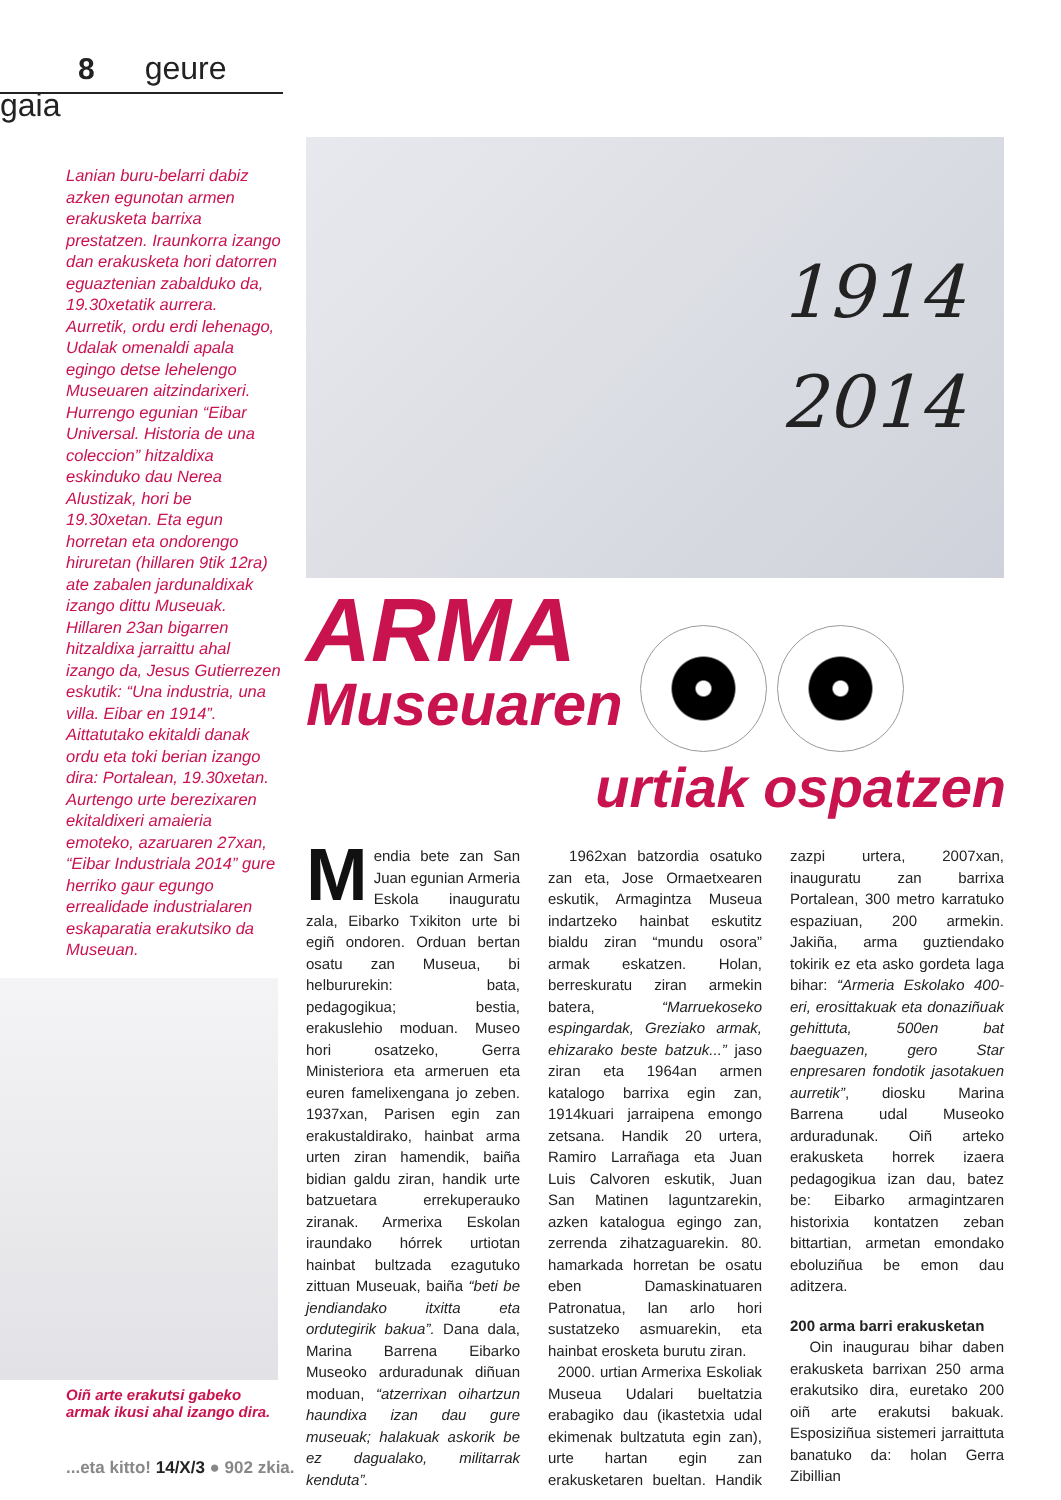8 geure gaia
Lanian buru-belarri dabiz azken egunotan armen erakusketa barrixa prestatzen. Iraunkorra izango dan erakusketa hori datorren eguaztenian zabalduko da, 19.30xetatik aurrera. Aurretik, ordu erdi lehenago, Udalak omenaldi apala egingo detse lehelengo Museuaren aitzindarixeri. Hurrengo egunian “Eibar Universal. Historia de una coleccion” hitzaldixa eskinduko dau Nerea Alustizak, hori be 19.30xetan. Eta egun horretan eta ondorengo hiruretan (hillaren 9tik 12ra) ate zabalen jardunaldixak izango dittu Museuak. Hillaren 23an bigarren hitzaldixa jarraittu ahal izango da, Jesus Gutierrezen eskutik: “Una industria, una villa. Eibar en 1914”. Aittatutako ekitaldi danak ordu eta toki berian izango dira: Portalean, 19.30xetan. Aurtengo urte berezixaren ekitaldixeri amaieria emoteko, azaruaren 27xan, “Eibar Industriala 2014” gure herriko gaur egungo errealidade industrialaren eskaparatia erakutsiko da Museuan.
Oiñ arte erakutsi gabeko armak ikusi ahal izango dira.
1914
2014
ARMA
Museuaren
urtiak ospatzen
Mendia bete zan San Juan egunian Armeria Eskola inauguratu zala, Eibarko Txikiton urte bi egiñ ondoren. Orduan bertan osatu zan Museua, bi helbururekin: bata, pedagogikua; bestia, erakuslehio moduan. Museo hori osatzeko, Gerra Ministeriora eta armeruen eta euren famelixengana jo zeben. 1937xan, Parisen egin zan erakustaldirako, hainbat arma urten ziran hamendik, baiña bidian galdu ziran, handik urte batzuetara errekuperauko ziranak. Armerixa Eskolan iraundako hórrek urtiotan hainbat bultzada ezagutuko zittuan Museuak, baiña “beti be jendiandako itxitta eta ordutegirik bakua”. Dana dala, Marina Barrena Eibarko Museoko arduradunak diñuan moduan, “atzerrixan oihartzun haundixa izan dau gure museuak; halakuak askorik be ez dagualako, militarrak kenduta”.
1962xan batzordia osatuko zan eta, Jose Ormaetxearen eskutik, Armagintza Museua indartzeko hainbat eskutitz bialdu ziran “mundu osora” armak eskatzen. Holan, berreskuratu ziran armekin batera, “Marruekoseko espingardak, Greziako armak, ehizarako beste batzuk...” jaso ziran eta 1964an armen katalogo barrixa egin zan, 1914kuari jarraipena emongo zetsana. Handik 20 urtera, Ramiro Larrañaga eta Juan Luis Calvoren eskutik, Juan San Matinen laguntzarekin, azken katalogua egingo zan, zerrenda zihatzaguarekin. 80. hamarkada horretan be osatu eben Damaskinatuaren Patronatua, lan arlo hori sustatzeko asmuarekin, eta hainbat erosketa burutu ziran.
2000. urtian Armerixa Eskoliak Museua Udalari bueltatzia erabagiko dau (ikastetxia udal ekimenak bultzatuta egin zan), urte hartan egin zan erakusketaren bueltan. Handik zazpi urtera, 2007xan, inauguratu zan barrixa Portalean, 300 metro karratuko espaziuan, 200 armekin. Jakiña, arma guztiendako tokirik ez eta asko gordeta laga bihar: “Armeria Eskolako 400-eri, erosittakuak eta donaziñuak gehittuta, 500en bat baeguazen, gero Star enpresaren fondotik jasotakuen aurretik”, diosku Marina Barrena udal Museoko arduradunak. Oiñ arteko erakusketa horrek izaera pedagogikua izan dau, batez be: Eibarko armagintzaren historixia kontatzen zeban bittartian, armetan emondako eboluziñua be emon dau aditzera.
200 arma barri erakusketan
Oin inaugurau bihar daben erakusketa barrixan 250 arma erakutsiko dira, euretako 200 oiñ arte erakutsi bakuak. Esposiziñua sistemeri jarraittuta banatuko da: holan Gerra Zibillian
...eta kitto! 14/X/3 ● 902 zkia.